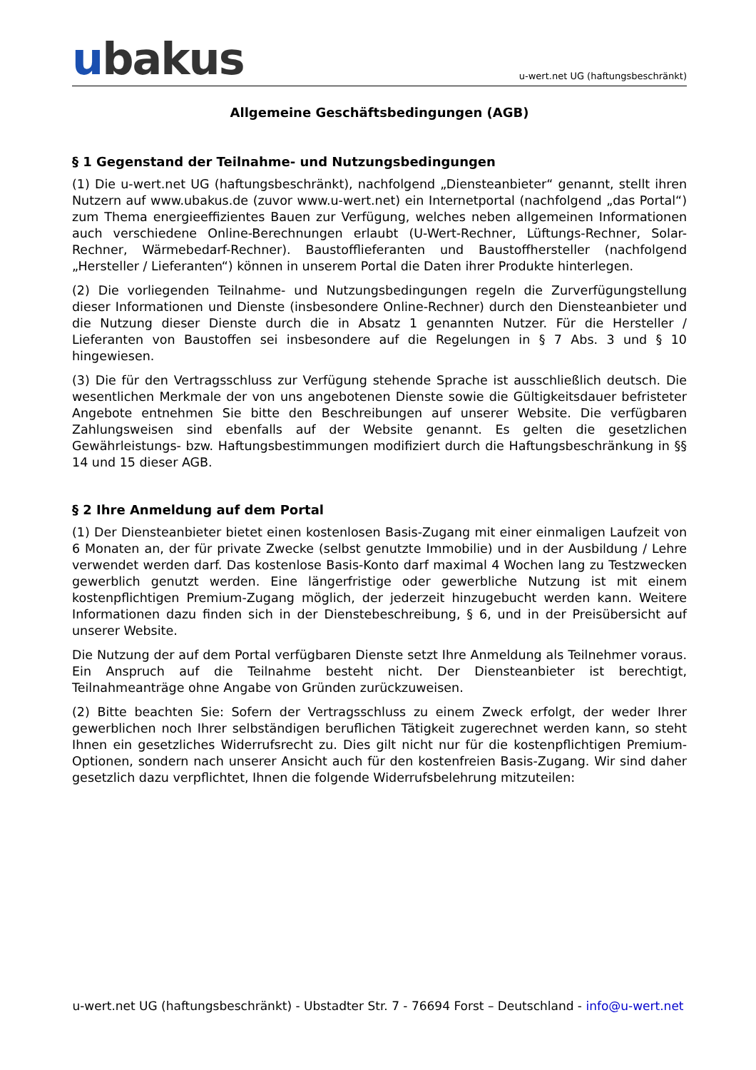ubakus
u-wert.net UG (haftungsbeschränkt)
Allgemeine Geschäftsbedingungen (AGB)
§ 1 Gegenstand der Teilnahme- und Nutzungsbedingungen
(1) Die u-wert.net UG (haftungsbeschränkt), nachfolgend „Diensteanbieter“ genannt, stellt ihren Nutzern auf www.ubakus.de (zuvor www.u-wert.net) ein Internetportal (nachfolgend „das Portal“) zum Thema energieeffizientes Bauen zur Verfügung, welches neben allgemeinen Informationen auch verschiedene Online-Berechnungen erlaubt (U-Wert-Rechner, Lüftungs-Rechner, Solar- Rechner, Wärmebedarf-Rechner). Baustofflieferanten und Baustoffhersteller (nachfolgend „Hersteller / Lieferanten“) können in unserem Portal die Daten ihrer Produkte hinterlegen.
(2) Die vorliegenden Teilnahme- und Nutzungsbedingungen regeln die Zurverfügungstellung dieser Informationen und Dienste (insbesondere Online-Rechner) durch den Diensteanbieter und die Nutzung dieser Dienste durch die in Absatz 1 genannten Nutzer. Für die Hersteller / Lieferanten von Baustoffen sei insbesondere auf die Regelungen in § 7 Abs. 3 und § 10 hingewiesen.
(3) Die für den Vertragsschluss zur Verfügung stehende Sprache ist ausschließlich deutsch. Die wesentlichen Merkmale der von uns angebotenen Dienste sowie die Gültigkeitsdauer befristeter Angebote entnehmen Sie bitte den Beschreibungen auf unserer Website. Die verfügbaren Zahlungsweisen sind ebenfalls auf der Website genannt. Es gelten die gesetzlichen Gewährleistungs- bzw. Haftungsbestimmungen modifiziert durch die Haftungsbeschränkung in §§ 14 und 15 dieser AGB.
§ 2 Ihre Anmeldung auf dem Portal
(1) Der Diensteanbieter bietet einen kostenlosen Basis-Zugang mit einer einmaligen Laufzeit von 6 Monaten an, der für private Zwecke (selbst genutzte Immobilie) und in der Ausbildung / Lehre verwendet werden darf. Das kostenlose Basis-Konto darf maximal 4 Wochen lang zu Testzwecken gewerblich genutzt werden. Eine längerfristige oder gewerbliche Nutzung ist mit einem kostenpflichtigen Premium-Zugang möglich, der jederzeit hinzugebucht werden kann. Weitere Informationen dazu finden sich in der Dienstebeschreibung, § 6, und in der Preisübersicht auf unserer Website.
Die Nutzung der auf dem Portal verfügbaren Dienste setzt Ihre Anmeldung als Teilnehmer voraus. Ein Anspruch auf die Teilnahme besteht nicht. Der Diensteanbieter ist berechtigt, Teilnahmeanträge ohne Angabe von Gründen zurückzuweisen.
(2) Bitte beachten Sie: Sofern der Vertragsschluss zu einem Zweck erfolgt, der weder Ihrer gewerblichen noch Ihrer selbständigen beruflichen Tätigkeit zugerechnet werden kann, so steht Ihnen ein gesetzliches Widerrufsrecht zu. Dies gilt nicht nur für die kostenpflichtigen Premium-Optionen, sondern nach unserer Ansicht auch für den kostenfreien Basis-Zugang. Wir sind daher gesetzlich dazu verpflichtet, Ihnen die folgende Widerrufsbelehrung mitzuteilen:
u-wert.net UG (haftungsbeschränkt) - Ubstadter Str. 7 - 76694 Forst – Deutschland - info@u-wert.net